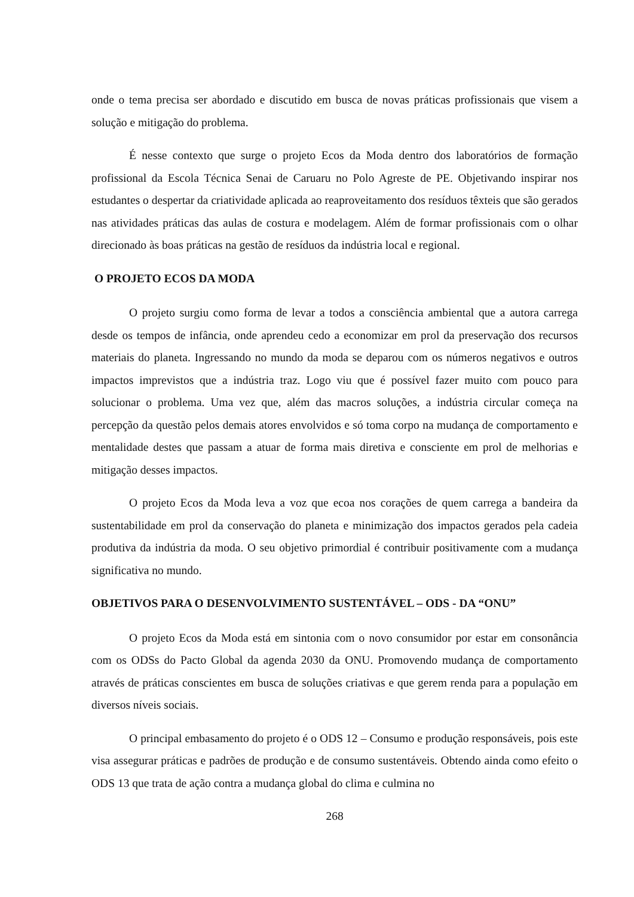onde o tema precisa ser abordado e discutido em busca de novas práticas profissionais que visem a solução e mitigação do problema.
É nesse contexto que surge o projeto Ecos da Moda dentro dos laboratórios de formação profissional da Escola Técnica Senai de Caruaru no Polo Agreste de PE. Objetivando inspirar nos estudantes o despertar da criatividade aplicada ao reaproveitamento dos resíduos têxteis que são gerados nas atividades práticas das aulas de costura e modelagem. Além de formar profissionais com o olhar direcionado às boas práticas na gestão de resíduos da indústria local e regional.
O PROJETO ECOS DA MODA
O projeto surgiu como forma de levar a todos a consciência ambiental que a autora carrega desde os tempos de infância, onde aprendeu cedo a economizar em prol da preservação dos recursos materiais do planeta. Ingressando no mundo da moda se deparou com os números negativos e outros impactos imprevistos que a indústria traz. Logo viu que é possível fazer muito com pouco para solucionar o problema. Uma vez que, além das macros soluções, a indústria circular começa na percepção da questão pelos demais atores envolvidos e só toma corpo na mudança de comportamento e mentalidade destes que passam a atuar de forma mais diretiva e consciente em prol de melhorias e mitigação desses impactos.
O projeto Ecos da Moda leva a voz que ecoa nos corações de quem carrega a bandeira da sustentabilidade em prol da conservação do planeta e minimização dos impactos gerados pela cadeia produtiva da indústria da moda. O seu objetivo primordial é contribuir positivamente com a mudança significativa no mundo.
OBJETIVOS PARA O DESENVOLVIMENTO SUSTENTÁVEL – ODS - DA “ONU”
O projeto Ecos da Moda está em sintonia com o novo consumidor por estar em consonância com os ODSs do Pacto Global da agenda 2030 da ONU. Promovendo mudança de comportamento através de práticas conscientes em busca de soluções criativas e que gerem renda para a população em diversos níveis sociais.
O principal embasamento do projeto é o ODS 12 – Consumo e produção responsáveis, pois este visa assegurar práticas e padrões de produção e de consumo sustentáveis. Obtendo ainda como efeito o ODS 13 que trata de ação contra a mudança global do clima e culmina no
268